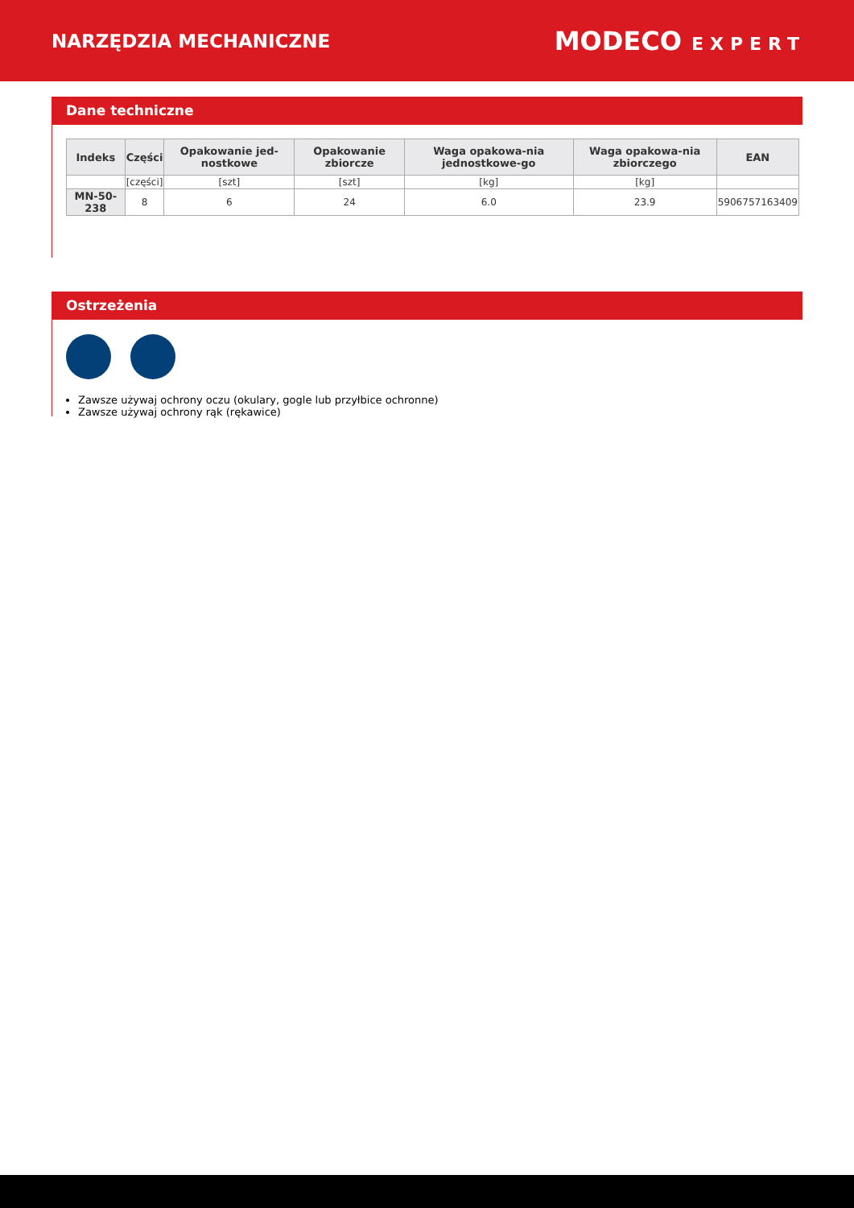NARZĘDZIA MECHANICZNE
MODECO EXPERT
Dane techniczne
| Indeks | Części | Opakowanie jed-nostkowe | Opakowanie zbiorcze | Waga opakowa-nia jednostkowe-go | Waga opakowa-nia zbiorczego | EAN |
| --- | --- | --- | --- | --- | --- | --- |
| | [części] | [szt] | [szt] | [kg] | [kg] | |
| MN-50-238 | 8 | 6 | 24 | 6.0 | 23.9 | 5906757163409 |
Ostrzeżenia
Zawsze używaj ochrony oczu (okulary, gogle lub przyłbice ochronne)
Zawsze używaj ochrony rąk (rękawice)